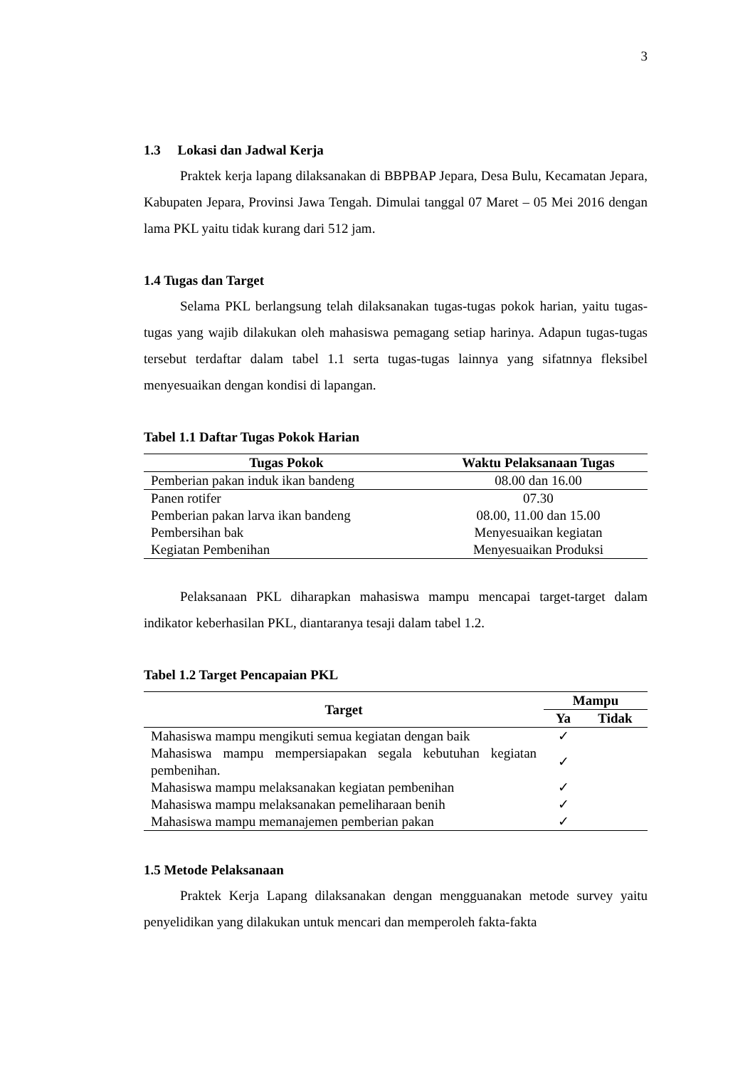3
1.3 Lokasi dan Jadwal Kerja
Praktek kerja lapang dilaksanakan di BBPBAP Jepara, Desa Bulu, Kecamatan Jepara, Kabupaten Jepara, Provinsi Jawa Tengah. Dimulai tanggal 07 Maret – 05 Mei 2016 dengan lama PKL yaitu tidak kurang dari 512 jam.
1.4 Tugas dan Target
Selama PKL berlangsung telah dilaksanakan tugas-tugas pokok harian, yaitu tugas-tugas yang wajib dilakukan oleh mahasiswa pemagang setiap harinya. Adapun tugas-tugas tersebut terdaftar dalam tabel 1.1 serta tugas-tugas lainnya yang sifatnnya fleksibel menyesuaikan dengan kondisi di lapangan.
Tabel 1.1 Daftar Tugas Pokok Harian
| Tugas Pokok | Waktu Pelaksanaan Tugas |
| --- | --- |
| Pemberian pakan induk ikan bandeng | 08.00 dan 16.00 |
| Panen rotifer | 07.30 |
| Pemberian pakan larva ikan bandeng | 08.00, 11.00 dan 15.00 |
| Pembersihan bak | Menyesuaikan kegiatan |
| Kegiatan Pembenihan | Menyesuaikan Produksi |
Pelaksanaan PKL diharapkan mahasiswa mampu mencapai target-target dalam indikator keberhasilan PKL, diantaranya tesaji dalam tabel 1.2.
Tabel 1.2 Target Pencapaian PKL
| Target | Mampu | |
| --- | --- | --- |
| | Ya | Tidak |
| Mahasiswa mampu mengikuti semua kegiatan dengan baik | ✓ | |
| Mahasiswa mampu mempersiapakan segala kebutuhan kegiatan pembenihan. | ✓ | |
| Mahasiswa mampu melaksanakan kegiatan pembenihan | ✓ | |
| Mahasiswa mampu melaksanakan pemeliharaan benih | ✓ | |
| Mahasiswa mampu memanajemen pemberian pakan | ✓ | |
1.5 Metode Pelaksanaan
Praktek Kerja Lapang dilaksanakan dengan mengguanakan metode survey yaitu penyelidikan yang dilakukan untuk mencari dan memperoleh fakta-fakta